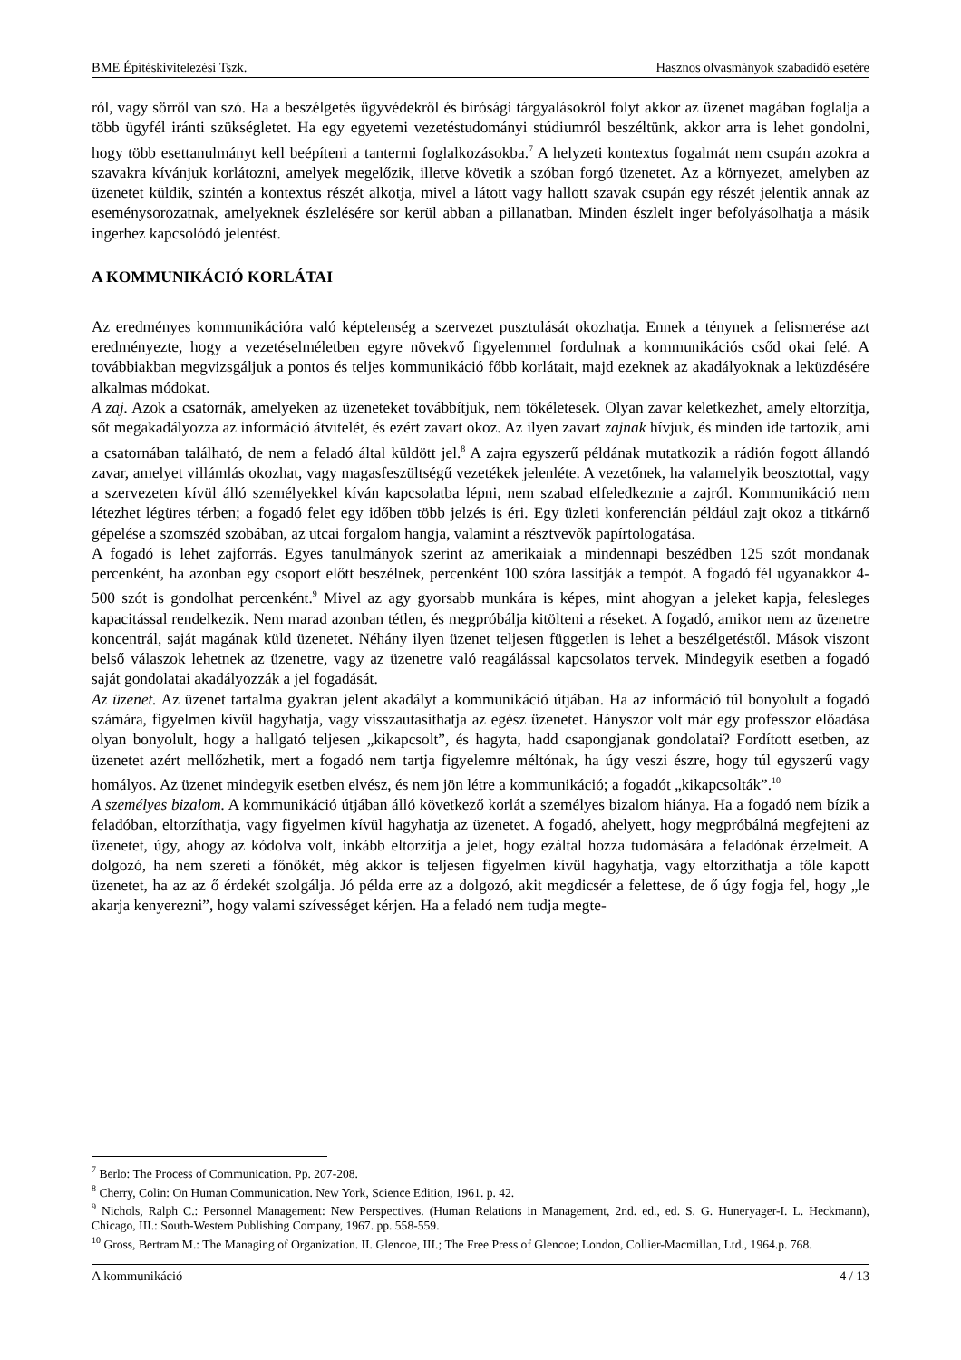BME Építéskivitelezési Tszk. Hasznos olvasmányok szabadidő esetére
ról, vagy sörről van szó. Ha a beszélgetés ügyvédekről és bírósági tárgyalásokról folyt akkor az üzenet magában foglalja a több ügyfél iránti szükségletet. Ha egy egyetemi vezetéstudományi stúdiumról beszéltünk, akkor arra is lehet gondolni, hogy több esettanulmányt kell beépíteni a tantermi foglalkozásokba.<sup>7</sup> A helyzeti kontextus fogalmát nem csupán azokra a szavakra kívánjuk korlátozni, amelyek megelőzik, illetve követik a szóban forgó üzenetet. Az a környezet, amelyben az üzenetet küldik, szintén a kontextus részét alkotja, mivel a látott vagy hallott szavak csupán egy részét jelentik annak az eseménysorozatnak, amelyeknek észlelésére sor kerül abban a pillanatban. Minden észlelt inger befolyásolhatja a másik ingerhez kapcsolódó jelentést.
A KOMMUNIKÁCIÓ KORLÁTAI
Az eredményes kommunikációra való képtelenség a szervezet pusztulását okozhatja. Ennek a ténynek a felismerése azt eredményezte, hogy a vezetéselméletben egyre növekvő figyelemmel fordulnak a kommunikációs csőd okai felé. A továbbiakban megvizsgáljuk a pontos és teljes kommunikáció főbb korlátait, majd ezeknek az akadályoknak a leküzdésére alkalmas módokat.
A zaj. Azok a csatornák, amelyeken az üzeneteket továbbítjuk, nem tökéletesek. Olyan zavar keletkezhet, amely eltorzítja, sőt megakadályozza az információ átvitelét, és ezért zavart okoz. Az ilyen zavart zajnak hívjuk, és minden ide tartozik, ami a csatornában található, de nem a feladó által küldött jel.<sup>8</sup> A zajra egyszerű példának mutatkozik a rádión fogott állandó zavar, amelyet villámlás okozhat, vagy magasfeszültségű vezetékek jelenléte. A vezetőnek, ha valamelyik beosztottal, vagy a szervezeten kívül álló személyekkel kíván kapcsolatba lépni, nem szabad elfeledkeznie a zajról. Kommunikáció nem létezhet légüres térben; a fogadó felet egy időben több jelzés is éri. Egy üzleti konferencián például zajt okoz a titkárnő gépelése a szomszéd szobában, az utcai forgalom hangja, valamint a résztvevők papírtologatása.
A fogadó is lehet zajforrás. Egyes tanulmányok szerint az amerikaiak a mindennapi beszédben 125 szót mondanak percenként, ha azonban egy csoport előtt beszélnek, percenként 100 szóra lassítják a tempót. A fogadó fél ugyanakkor 4-500 szót is gondolhat percenként.<sup>9</sup> Mivel az agy gyorsabb munkára is képes, mint ahogyan a jeleket kapja, felesleges kapacitással rendelkezik. Nem marad azonban tétlen, és megpróbálja kitölteni a réseket. A fogadó, amikor nem az üzenetre koncentrál, saját magának küld üzenetet. Néhány ilyen üzenet teljesen független is lehet a beszélgetéstől. Mások viszont belső válaszok lehetnek az üzenetre, vagy az üzenetre való reagálással kapcsolatos tervek. Mindegyik esetben a fogadó saját gondolatai akadályozzák a jel fogadását.
Az üzenet. Az üzenet tartalma gyakran jelent akadályt a kommunikáció útjában. Ha az információ túl bonyolult a fogadó számára, figyelmen kívül hagyhatja, vagy visszautasíthatja az egész üzenetet. Hányszor volt már egy professzor előadása olyan bonyolult, hogy a hallgató teljesen „kikapcsolt”, és hagyta, hadd csapongjanak gondolatai? Fordított esetben, az üzenetet azért mellőzhetik, mert a fogadó nem tartja figyelemre méltónak, ha úgy veszi észre, hogy túl egyszerű vagy homályos. Az üzenet mindegyik esetben elvész, és nem jön létre a kommunikáció; a fogadót „kikapcsolták”.<sup>10</sup>
A személyes bizalom. A kommunikáció útjában álló következő korlát a személyes bizalom hiánya. Ha a fogadó nem bízik a feladóban, eltorzíthatja, vagy figyelmen kívül hagyhatja az üzenetet. A fogadó, ahelyett, hogy megpróbálná megfejteni az üzenetet, úgy, ahogy az kódolva volt, inkább eltorzítja a jelet, hogy ezáltal hozza tudomására a feladónak érzelmeit. A dolgozó, ha nem szereti a főnökét, még akkor is teljesen figyelmen kívül hagyhatja, vagy eltorzíthatja a tőle kapott üzenetet, ha az az ő érdekét szolgálja. Jó példa erre az a dolgozó, akit megdicsér a felettese, de ő úgy fogja fel, hogy „le akarja kenyerezni”, hogy valami szívességet kérjen. Ha a feladó nem tudja megte-
<sup>7</sup> Berlo: The Process of Communication. Pp. 207-208.
<sup>8</sup> Cherry, Colin: On Human Communication. New York, Science Edition, 1961. p. 42.
<sup>9</sup> Nichols, Ralph C.: Personnel Management: New Perspectives. (Human Relations in Management, 2nd. ed., ed. S. G. Huneryager-I. L. Heckmann), Chicago, III.: South-Western Publishing Company, 1967. pp. 558-559.
<sup>10</sup> Gross, Bertram M.: The Managing of Organization. II. Glencoe, III.; The Free Press of Glencoe; London, Collier-Macmillan, Ltd., 1964.p. 768.
A kommunikáció 4 / 13